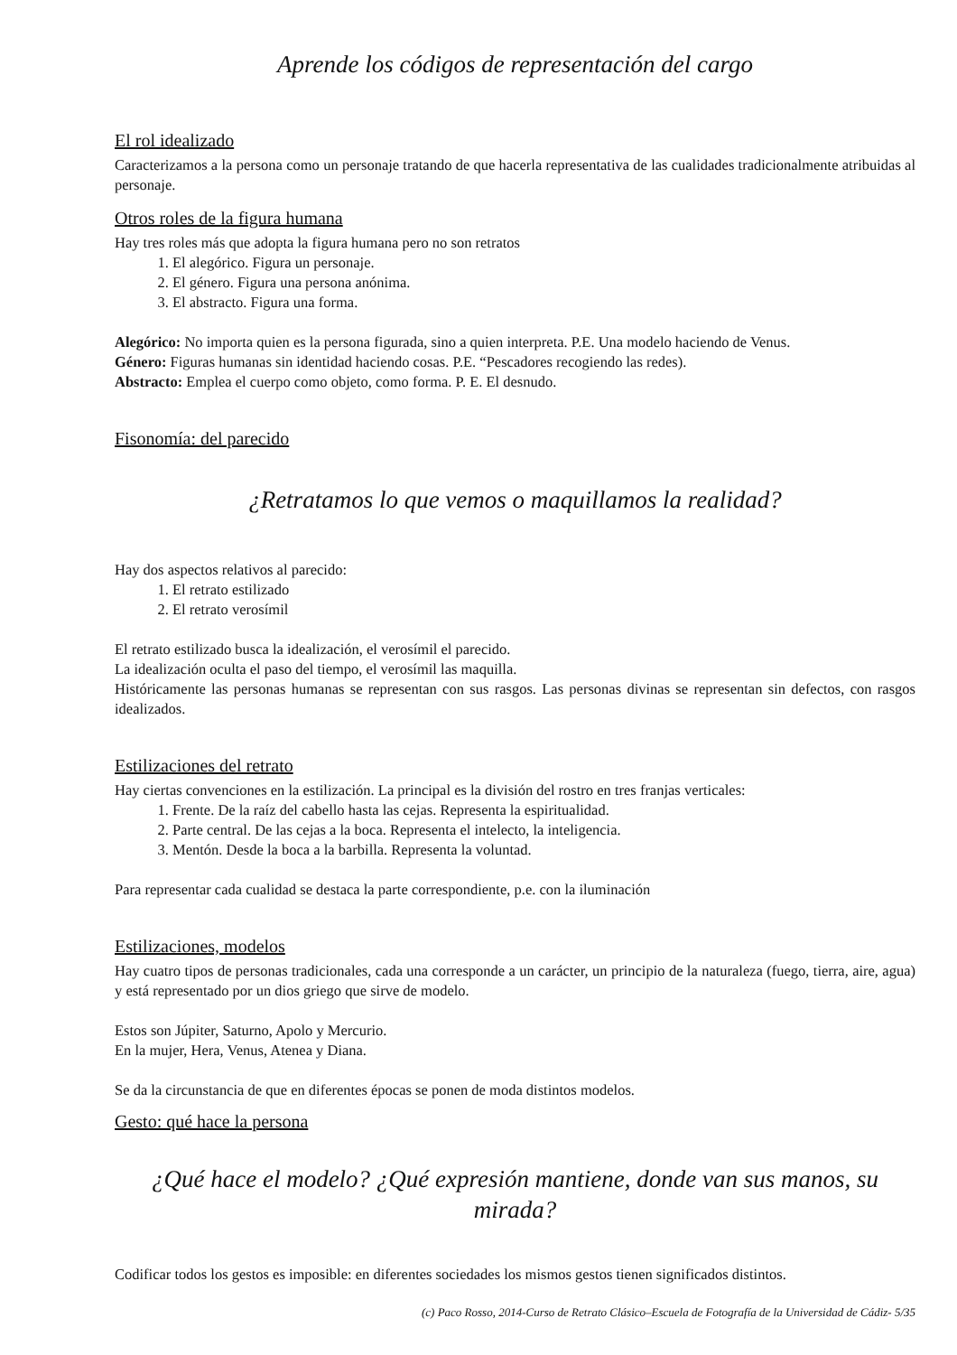Aprende los códigos de representación del cargo
El rol idealizado
Caracterizamos a la persona como un personaje tratando de que hacerla representativa de las cualidades tradicionalmente atribuidas al personaje.
Otros roles de la figura humana
Hay tres roles más que adopta la figura humana pero no son retratos
1. El alegórico. Figura un personaje.
2. El género. Figura una persona anónima.
3. El abstracto. Figura una forma.
Alegórico: No importa quien es la persona figurada, sino a quien interpreta. P.E. Una modelo haciendo de Venus.
Género: Figuras humanas sin identidad haciendo cosas. P.E. “Pescadores recogiendo las redes).
Abstracto: Emplea el cuerpo como objeto, como forma. P. E. El desnudo.
Fisonomía: del parecido
¿Retratamos lo que vemos o maquillamos la realidad?
Hay dos aspectos relativos al parecido:
1. El retrato estilizado
2. El retrato verosímil
El retrato estilizado busca la idealización, el verosímil el parecido.
La idealización oculta el paso del tiempo, el verosímil las maquilla.
Históricamente las personas humanas se representan con sus rasgos. Las personas divinas se representan sin defectos, con rasgos idealizados.
Estilizaciones del retrato
Hay ciertas convenciones en la estilización. La principal es la división del rostro en tres franjas verticales:
1. Frente. De la raíz del cabello hasta las cejas. Representa la espiritualidad.
2. Parte central. De las cejas a la boca. Representa el intelecto, la inteligencia.
3. Mentón. Desde la boca a la barbilla. Representa la voluntad.
Para representar cada cualidad se destaca la parte correspondiente, p.e. con la iluminación
Estilizaciones, modelos
Hay cuatro tipos de personas tradicionales, cada una corresponde a un carácter, un principio de la naturaleza (fuego, tierra, aire, agua) y está representado por un dios griego que sirve de modelo.
Estos son Júpiter, Saturno, Apolo y Mercurio.
En la mujer, Hera, Venus, Atenea y Diana.
Se da la circunstancia de que en diferentes épocas se ponen de moda distintos modelos.
Gesto: qué hace la persona
¿Qué hace el modelo? ¿Qué expresión mantiene, donde van sus manos, su mirada?
Codificar todos los gestos es imposible: en diferentes sociedades los mismos gestos tienen significados distintos.
(c) Paco Rosso, 2014-Curso de Retrato Clásico–Escuela de Fotografía de la Universidad de Cádiz- 5/35